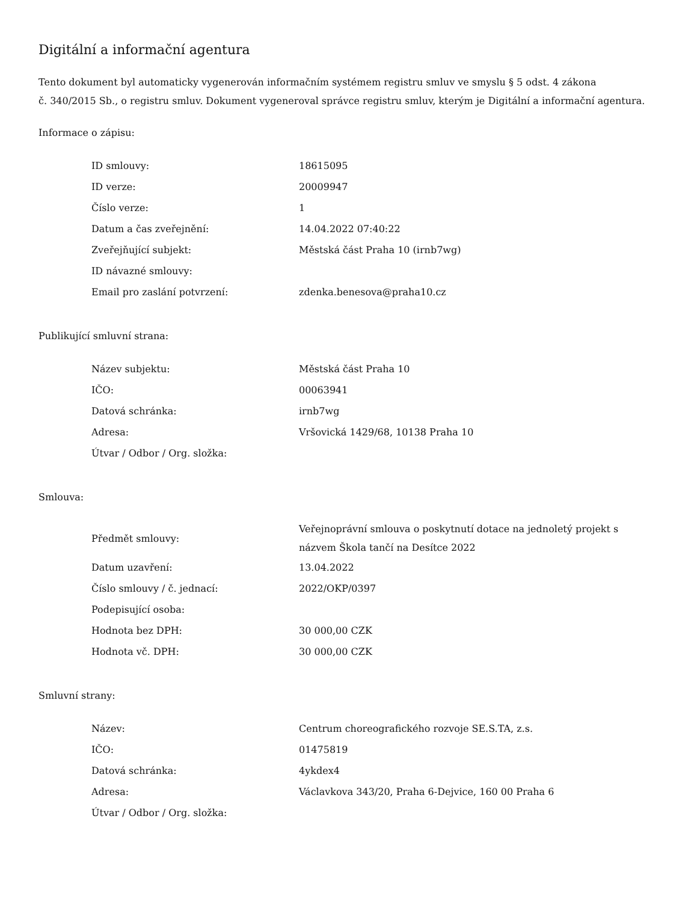Digitální a informační agentura
Tento dokument byl automaticky vygenerován informačním systémem registru smluv ve smyslu § 5 odst. 4 zákona
č. 340/2015 Sb., o registru smluv. Dokument vygeneroval správce registru smluv, kterým je Digitální a informační agentura.
Informace o zápisu:
| ID smlouvy: | 18615095 |
| ID verze: | 20009947 |
| Číslo verze: | 1 |
| Datum a čas zveřejnění: | 14.04.2022 07:40:22 |
| Zveřejňující subjekt: | Městská část Praha 10 (irnb7wg) |
| ID návazné smlouvy: | |
| Email pro zaslání potvrzení: | zdenka.benesova@praha10.cz |
Publikující smluvní strana:
| Název subjektu: | Městská část Praha 10 |
| IČO: | 00063941 |
| Datová schránka: | irnb7wg |
| Adresa: | Vršovická 1429/68, 10138 Praha 10 |
| Útvar / Odbor / Org. složka: | |
Smlouva:
| Předmět smlouvy: | Veřejnoprávní smlouva o poskytnutí dotace na jednoletý projekt s názvem Škola tančí na Desítce 2022 |
| Datum uzavření: | 13.04.2022 |
| Číslo smlouvy / č. jednací: | 2022/OKP/0397 |
| Podepisující osoba: | |
| Hodnota bez DPH: | 30 000,00 CZK |
| Hodnota vč. DPH: | 30 000,00 CZK |
Smluvní strany:
| Název: | Centrum choreografického rozvoje SE.S.TA, z.s. |
| IČO: | 01475819 |
| Datová schránka: | 4ykdex4 |
| Adresa: | Václavkova 343/20, Praha 6-Dejvice, 160 00 Praha 6 |
| Útvar / Odbor / Org. složka: | |